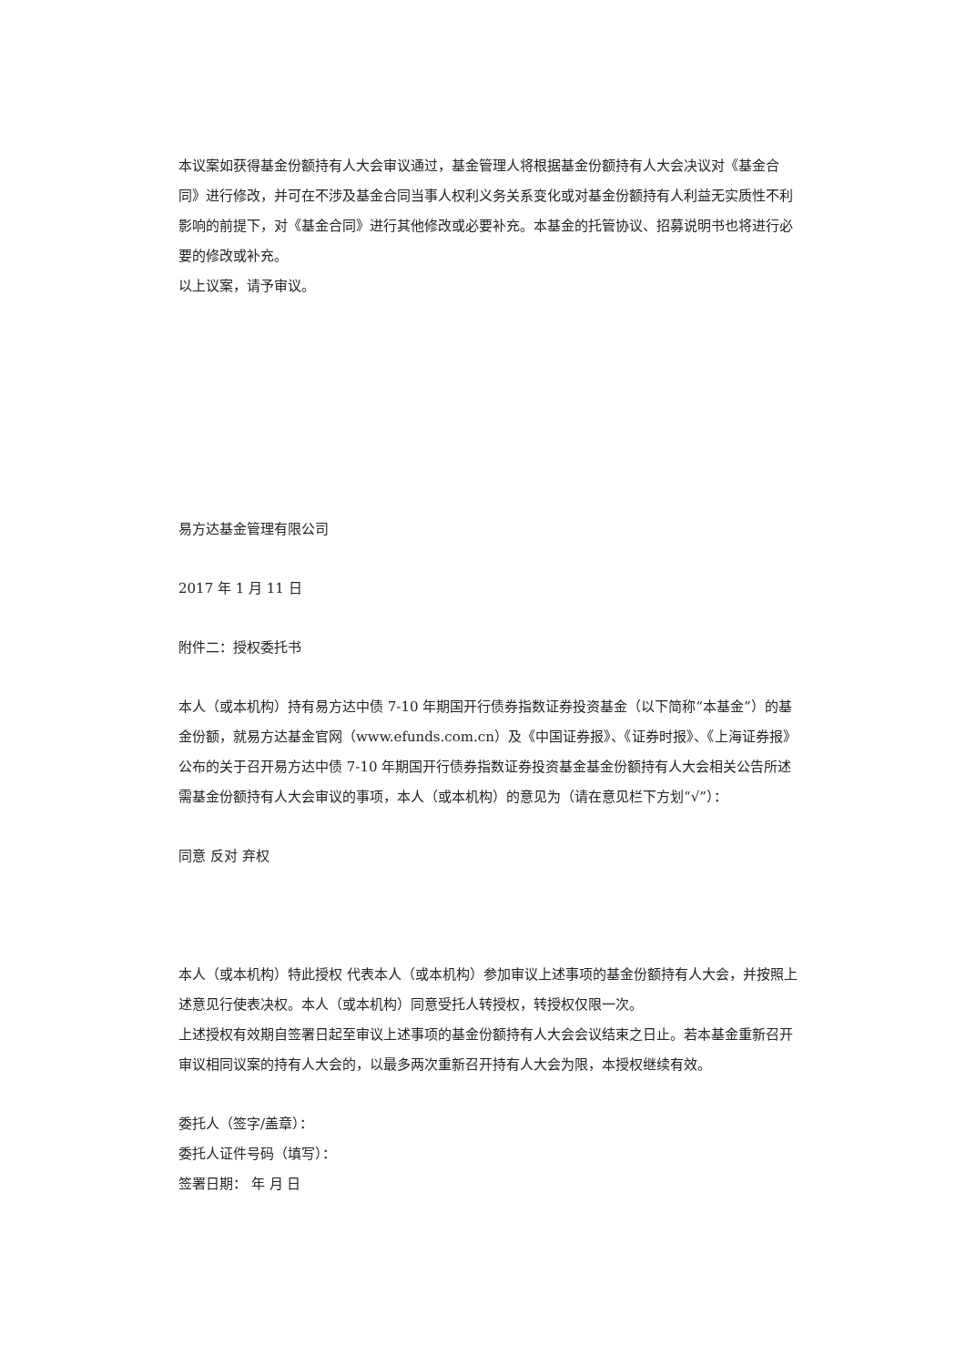本议案如获得基金份额持有人大会审议通过，基金管理人将根据基金份额持有人大会决议对《基金合同》进行修改，并可在不涉及基金合同当事人权利义务关系变化或对基金份额持有人利益无实质性不利影响的前提下，对《基金合同》进行其他修改或必要补充。本基金的托管协议、招募说明书也将进行必要的修改或补充。
以上议案，请予审议。
易方达基金管理有限公司
2017 年 1 月 11 日
附件二：授权委托书
本人（或本机构）持有易方达中债 7-10 年期国开行债券指数证券投资基金（以下简称“本基金”）的基金份额，就易方达基金官网（www.efunds.com.cn）及《中国证券报》、《证券时报》、《上海证券报》公布的关于召开易方达中债 7-10 年期国开行债券指数证券投资基金基金份额持有人大会相关公告所述需基金份额持有人大会审议的事项，本人（或本机构）的意见为（请在意见栏下方划“√”）：
同意 反对 弃权
本人（或本机构）特此授权 代表本人（或本机构）参加审议上述事项的基金份额持有人大会，并按照上述意见行使表决权。本人（或本机构）同意受托人转授权，转授权仅限一次。
上述授权有效期自签署日起至审议上述事项的基金份额持有人大会会议结束之日止。若本基金重新召开审议相同议案的持有人大会的，以最多两次重新召开持有人大会为限，本授权继续有效。
委托人（签字/盖章）：
委托人证件号码（填写）：
签署日期： 年 月 日